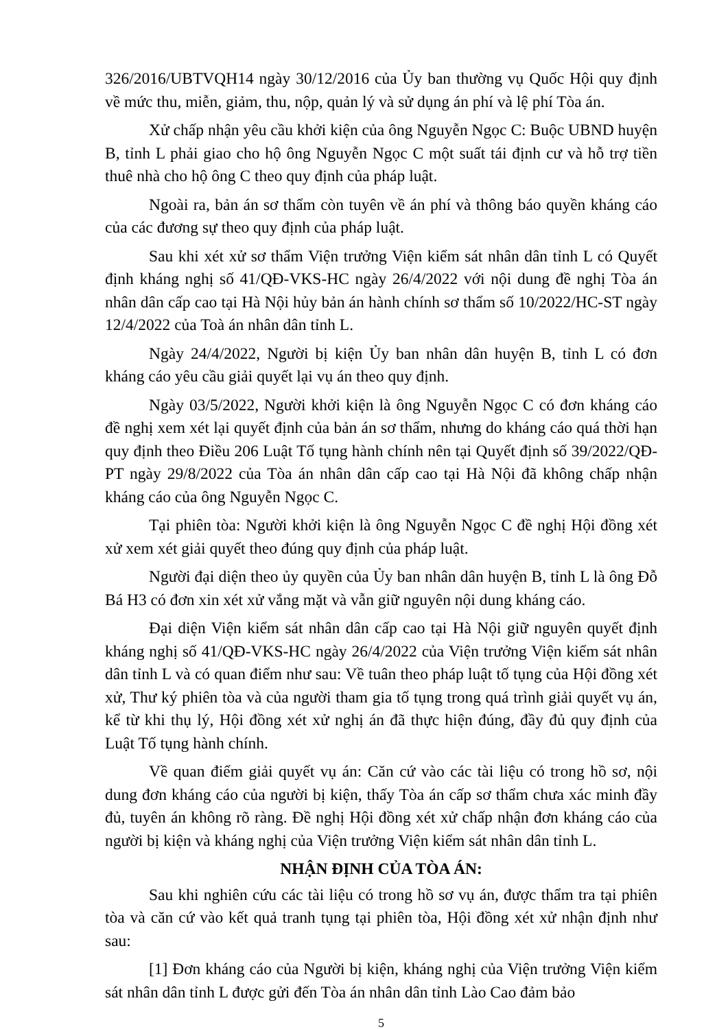326/2016/UBTVQH14 ngày 30/12/2016 của Ủy ban thường vụ Quốc Hội quy định về mức thu, miễn, giảm, thu, nộp, quản lý và sử dụng án phí và lệ phí Tòa án.
Xử chấp nhận yêu cầu khởi kiện của ông Nguyễn Ngọc C: Buộc UBND huyện B, tỉnh L phải giao cho hộ ông Nguyễn Ngọc C một suất tái định cư và hỗ trợ tiền thuê nhà cho hộ ông C theo quy định của pháp luật.
Ngoài ra, bản án sơ thẩm còn tuyên về án phí và thông báo quyền kháng cáo của các đương sự theo quy định của pháp luật.
Sau khi xét xử sơ thẩm Viện trưởng Viện kiểm sát nhân dân tỉnh L có Quyết định kháng nghị số 41/QĐ-VKS-HC ngày 26/4/2022 với nội dung đề nghị Tòa án nhân dân cấp cao tại Hà Nội hủy bản án hành chính sơ thẩm số 10/2022/HC-ST ngày 12/4/2022 của Toà án nhân dân tỉnh L.
Ngày 24/4/2022, Người bị kiện Ủy ban nhân dân huyện B, tỉnh L có đơn kháng cáo yêu cầu giải quyết lại vụ án theo quy định.
Ngày 03/5/2022, Người khởi kiện là ông Nguyễn Ngọc C có đơn kháng cáo đề nghị xem xét lại quyết định của bản án sơ thẩm, nhưng do kháng cáo quá thời hạn quy định theo Điều 206 Luật Tố tụng hành chính nên tại Quyết định số 39/2022/QĐ-PT ngày 29/8/2022 của Tòa án nhân dân cấp cao tại Hà Nội đã không chấp nhận kháng cáo của ông Nguyễn Ngọc C.
Tại phiên tòa: Người khởi kiện là ông Nguyễn Ngọc C đề nghị Hội đồng xét xử xem xét giải quyết theo đúng quy định của pháp luật.
Người đại diện theo ủy quyền của Ủy ban nhân dân huyện B, tỉnh L là ông Đỗ Bá H3 có đơn xin xét xử vắng mặt và vẫn giữ nguyên nội dung kháng cáo.
Đại diện Viện kiểm sát nhân dân cấp cao tại Hà Nội giữ nguyên quyết định kháng nghị số 41/QĐ-VKS-HC ngày 26/4/2022 của Viện trưởng Viện kiểm sát nhân dân tỉnh L và có quan điểm như sau: Về tuân theo pháp luật tố tụng của Hội đồng xét xử, Thư ký phiên tòa và của người tham gia tố tụng trong quá trình giải quyết vụ án, kể từ khi thụ lý, Hội đồng xét xử nghị án đã thực hiện đúng, đầy đủ quy định của Luật Tố tụng hành chính.
Về quan điểm giải quyết vụ án: Căn cứ vào các tài liệu có trong hồ sơ, nội dung đơn kháng cáo của người bị kiện, thấy Tòa án cấp sơ thẩm chưa xác minh đầy đủ, tuyên án không rõ ràng. Đề nghị Hội đồng xét xử chấp nhận đơn kháng cáo của người bị kiện và kháng nghị của Viện trưởng Viện kiểm sát nhân dân tỉnh L.
NHẬN ĐỊNH CỦA TÒA ÁN:
Sau khi nghiên cứu các tài liệu có trong hồ sơ vụ án, được thẩm tra tại phiên tòa và căn cứ vào kết quả tranh tụng tại phiên tòa, Hội đồng xét xử nhận định như sau:
[1] Đơn kháng cáo của Người bị kiện, kháng nghị của Viện trưởng Viện kiểm sát nhân dân tỉnh L được gửi đến Tòa án nhân dân tỉnh Lào Cao đảm bảo
5